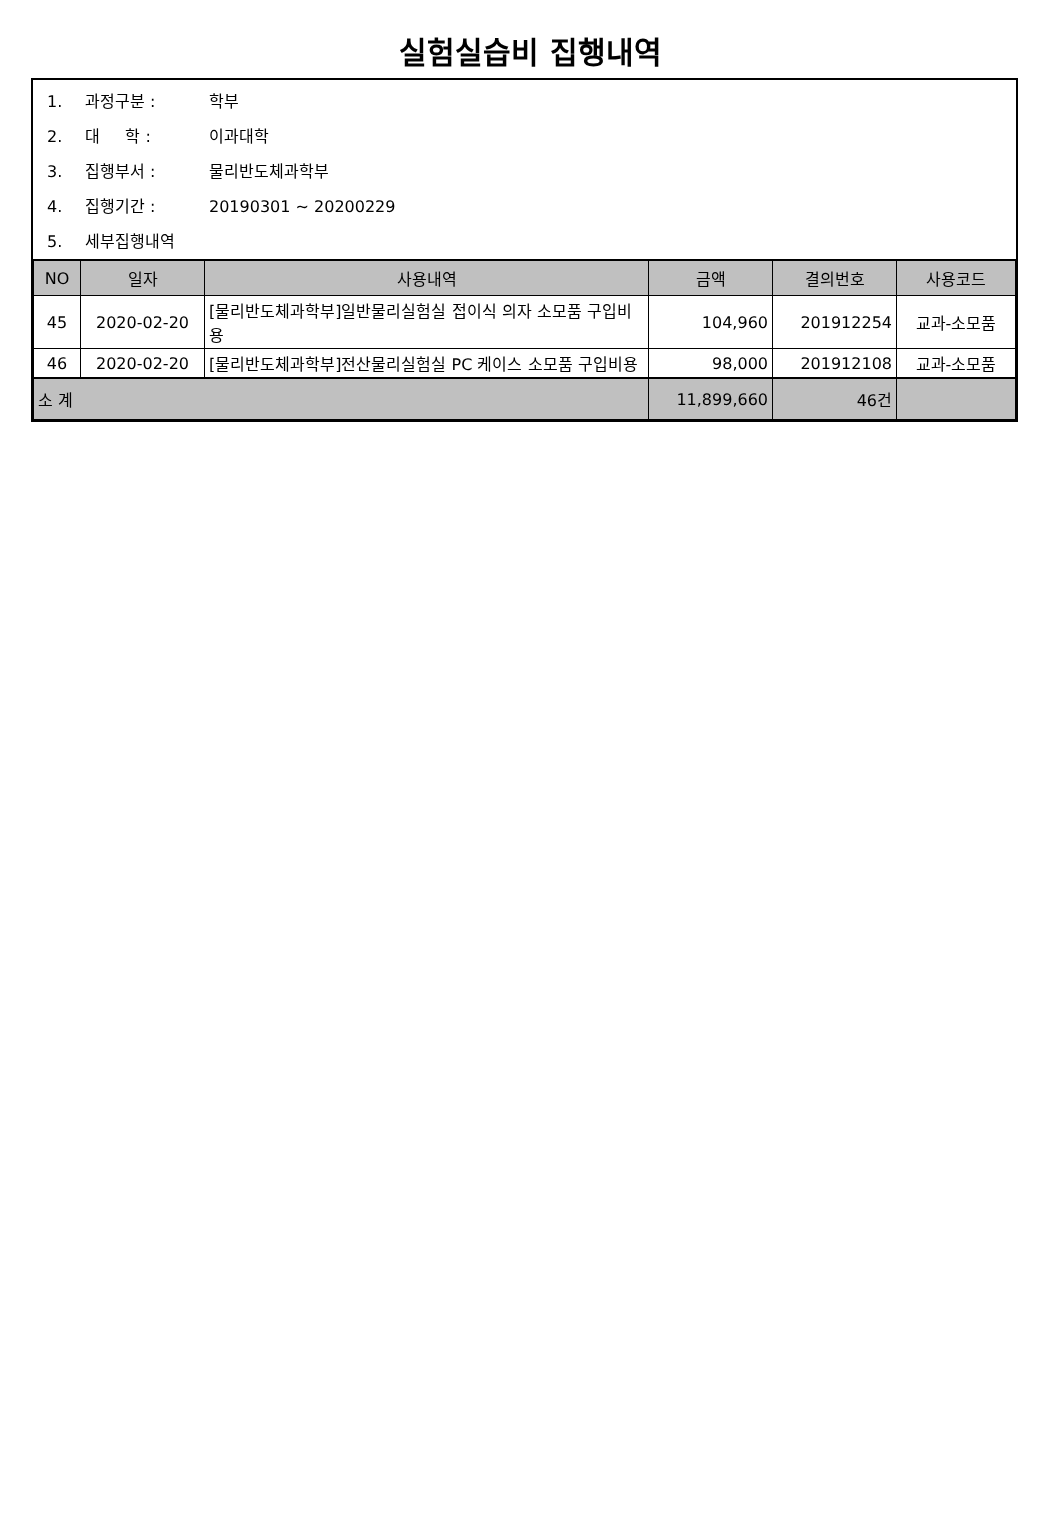실험실습비 집행내역
1. 과정구분 : 학부
2. 대 학 : 이과대학
3. 집행부서 : 물리반도체과학부
4. 집행기간 : 20190301 ~ 20200229
5. 세부집행내역
| NO | 일자 | 사용내역 | 금액 | 결의번호 | 사용코드 |
| --- | --- | --- | --- | --- | --- |
| 45 | 2020-02-20 | [물리반도체과학부]일반물리실험실 접이식 의자 소모품 구입비용 | 104,960 | 201912254 | 교과-소모품 |
| 46 | 2020-02-20 | [물리반도체과학부]전산물리실험실 PC 케이스 소모품 구입비용 | 98,000 | 201912108 | 교과-소모품 |
| 소 계 | | | 11,899,660 | 46건 | |